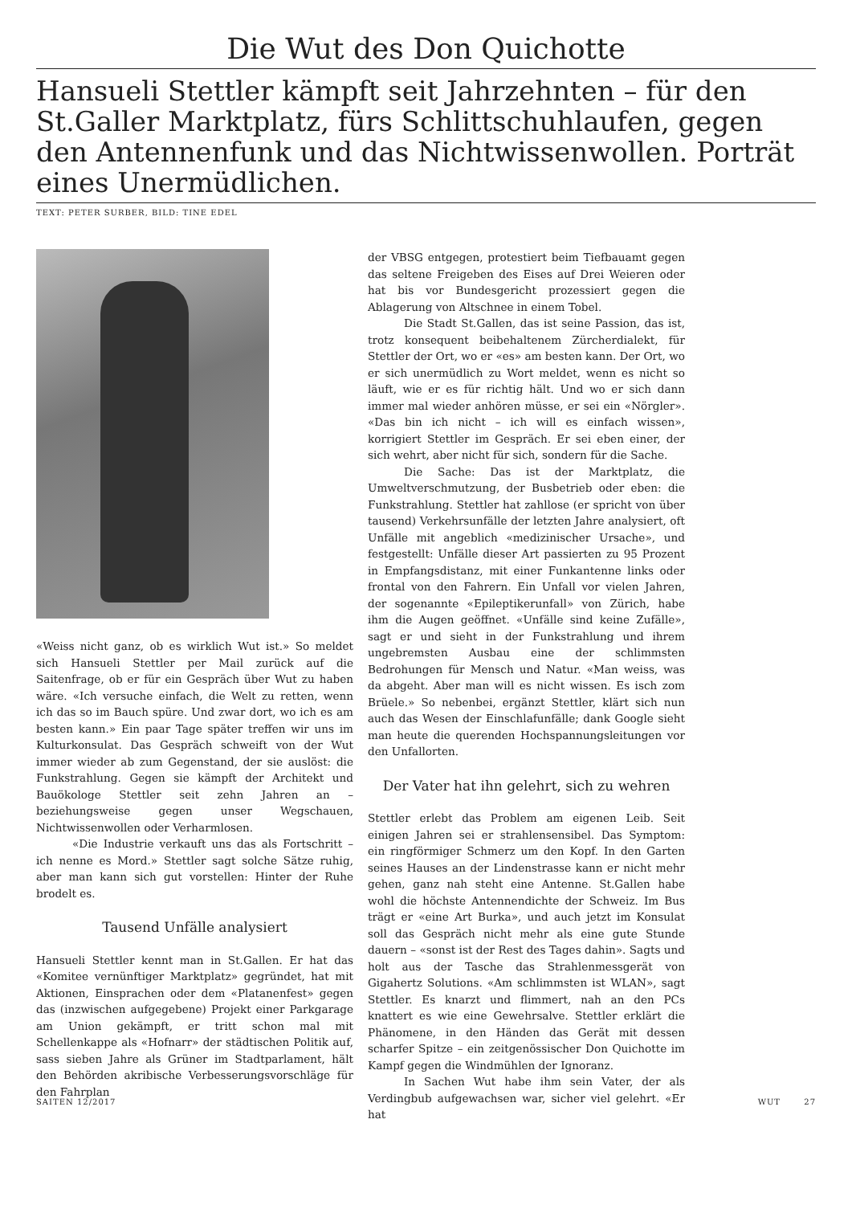Die Wut des Don Quichotte
Hansueli Stettler kämpft seit Jahrzehnten – für den St.Galler Marktplatz, fürs Schlittschuhlaufen, gegen den Antennenfunk und das Nichtwissenwollen. Porträt eines Unermüdlichen.
TEXT: PETER SURBER, BILD: TINE EDEL
«Weiss nicht ganz, ob es wirklich Wut ist.» So meldet sich Hansueli Stettler per Mail zurück auf die Saitenfrage, ob er für ein Gespräch über Wut zu haben wäre. «Ich versuche einfach, die Welt zu retten, wenn ich das so im Bauch spüre. Und zwar dort, wo ich es am besten kann.» Ein paar Tage später treffen wir uns im Kulturkonsulat. Das Gespräch schweift von der Wut immer wieder ab zum Gegenstand, der sie auslöst: die Funkstrahlung. Gegen sie kämpft der Architekt und Bauökologe Stettler seit zehn Jahren an – beziehungsweise gegen unser Wegschauen, Nichtwissenwollen oder Verharmlosen.
«Die Industrie verkauft uns das als Fortschritt – ich nenne es Mord.» Stettler sagt solche Sätze ruhig, aber man kann sich gut vorstellen: Hinter der Ruhe brodelt es.
Tausend Unfälle analysiert
Hansueli Stettler kennt man in St.Gallen. Er hat das «Komitee vernünftiger Marktplatz» gegründet, hat mit Aktionen, Einsprachen oder dem «Platanenfest» gegen das (inzwischen aufgegebene) Projekt einer Parkgarage am Union gekämpft, er tritt schon mal mit Schellenkappe als «Hofnarr» der städtischen Politik auf, sass sieben Jahre als Grüner im Stadtparlament, hält den Behörden akribische Verbesserungsvorschläge für den Fahrplan
der VBSG entgegen, protestiert beim Tiefbauamt gegen das seltene Freigeben des Eises auf Drei Weieren oder hat bis vor Bundesgericht prozessiert gegen die Ablagerung von Altschnee in einem Tobel.
Die Stadt St.Gallen, das ist seine Passion, das ist, trotz konsequent beibehaltenem Zürcherdialekt, für Stettler der Ort, wo er «es» am besten kann. Der Ort, wo er sich unermüdlich zu Wort meldet, wenn es nicht so läuft, wie er es für richtig hält. Und wo er sich dann immer mal wieder anhören müsse, er sei ein «Nörgler». «Das bin ich nicht – ich will es einfach wissen», korrigiert Stettler im Gespräch. Er sei eben einer, der sich wehrt, aber nicht für sich, sondern für die Sache.
Die Sache: Das ist der Marktplatz, die Umweltverschmutzung, der Busbetrieb oder eben: die Funkstrahlung. Stettler hat zahllose (er spricht von über tausend) Verkehrsunfälle der letzten Jahre analysiert, oft Unfälle mit angeblich «medizinischer Ursache», und festgestellt: Unfälle dieser Art passierten zu 95 Prozent in Empfangsdistanz, mit einer Funkantenne links oder frontal von den Fahrern. Ein Unfall vor vielen Jahren, der sogenannte «Epileptikerunfall» von Zürich, habe ihm die Augen geöffnet. «Unfälle sind keine Zufälle», sagt er und sieht in der Funkstrahlung und ihrem ungebremsten Ausbau eine der schlimmsten Bedrohungen für Mensch und Natur. «Man weiss, was da abgeht. Aber man will es nicht wissen. Es isch zom Brüele.» So nebenbei, ergänzt Stettler, klärt sich nun auch das Wesen der Einschlafunfälle; dank Google sieht man heute die querenden Hochspannungsleitungen vor den Unfallorten.
Der Vater hat ihn gelehrt, sich zu wehren
Stettler erlebt das Problem am eigenen Leib. Seit einigen Jahren sei er strahlensensibel. Das Symptom: ein ringförmiger Schmerz um den Kopf. In den Garten seines Hauses an der Lindenstrasse kann er nicht mehr gehen, ganz nah steht eine Antenne. St.Gallen habe wohl die höchste Antennendichte der Schweiz. Im Bus trägt er «eine Art Burka», und auch jetzt im Konsulat soll das Gespräch nicht mehr als eine gute Stunde dauern – «sonst ist der Rest des Tages dahin». Sagts und holt aus der Tasche das Strahlenmessgerät von Gigahertz Solutions. «Am schlimmsten ist WLAN», sagt Stettler. Es knarzt und flimmert, nah an den PCs knattert es wie eine Gewehrsalve. Stettler erklärt die Phänomene, in den Händen das Gerät mit dessen scharfer Spitze – ein zeitgenössischer Don Quichotte im Kampf gegen die Windmühlen der Ignoranz.
In Sachen Wut habe ihm sein Vater, der als Verdingbub aufgewachsen war, sicher viel gelehrt. «Er hat
SAITEN 12/2017 WUT 27